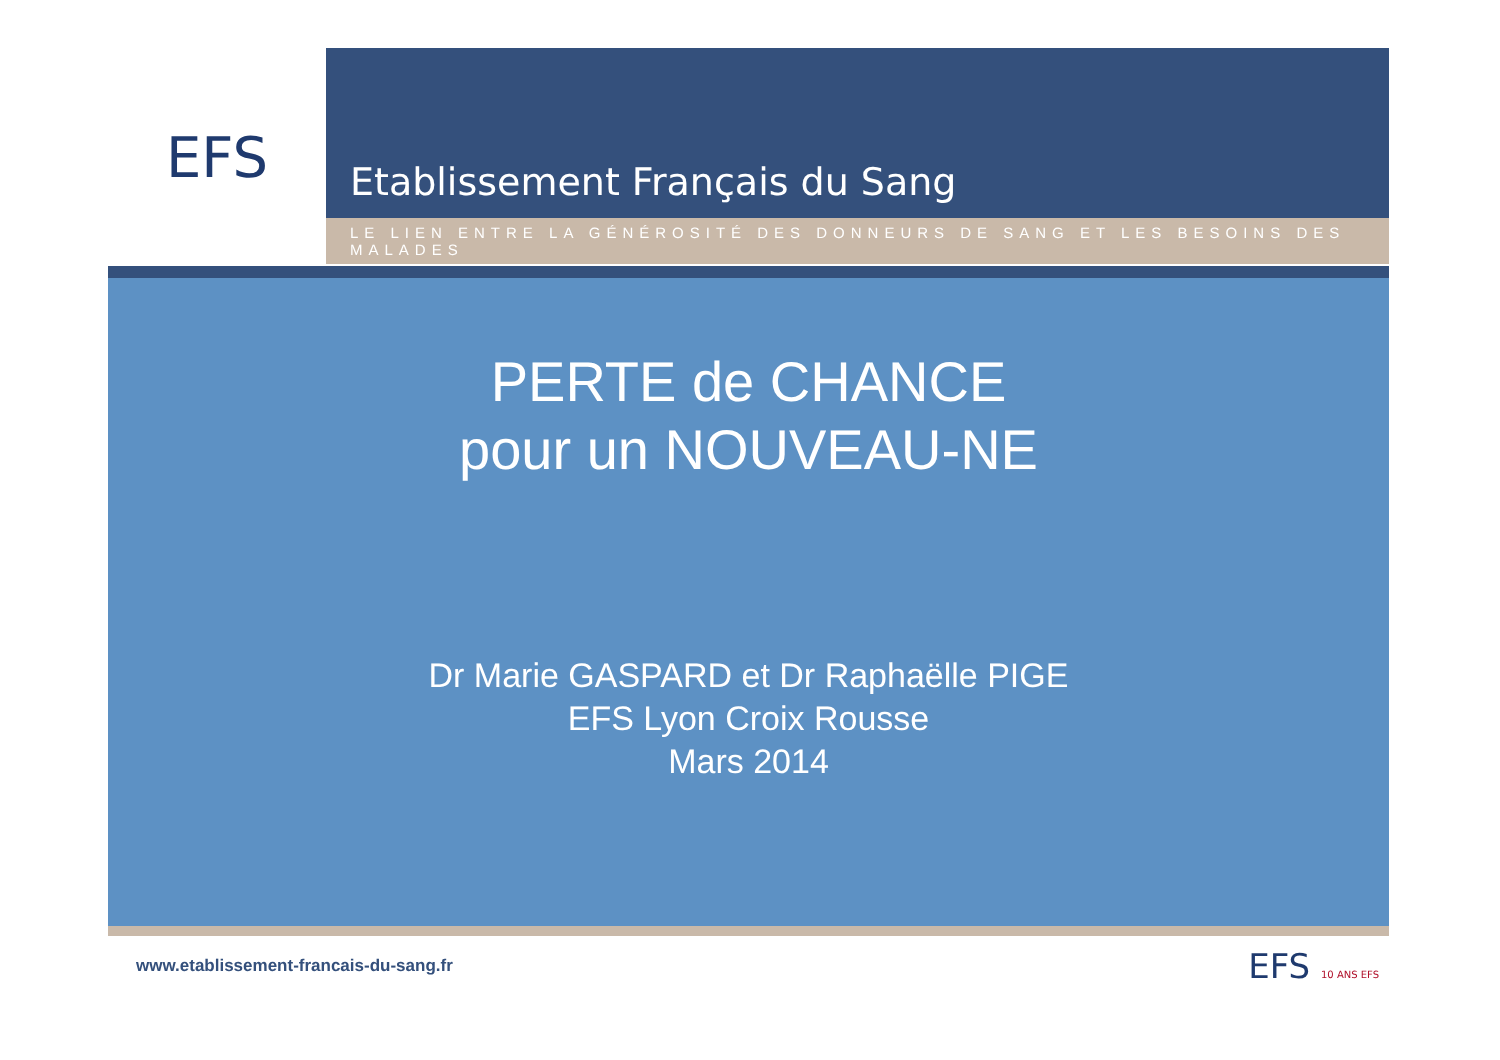EFS
Etablissement Français du Sang
LE LIEN ENTRE LA GÉNÉROSITÉ DES DONNEURS DE SANG ET LES BESOINS DES MALADES
PERTE de CHANCE
pour un NOUVEAU-NE
Dr Marie GASPARD et Dr Raphaëlle PIGE
EFS Lyon Croix Rousse
Mars 2014
www.etablissement-francais-du-sang.fr EFS 10 ANS EFS